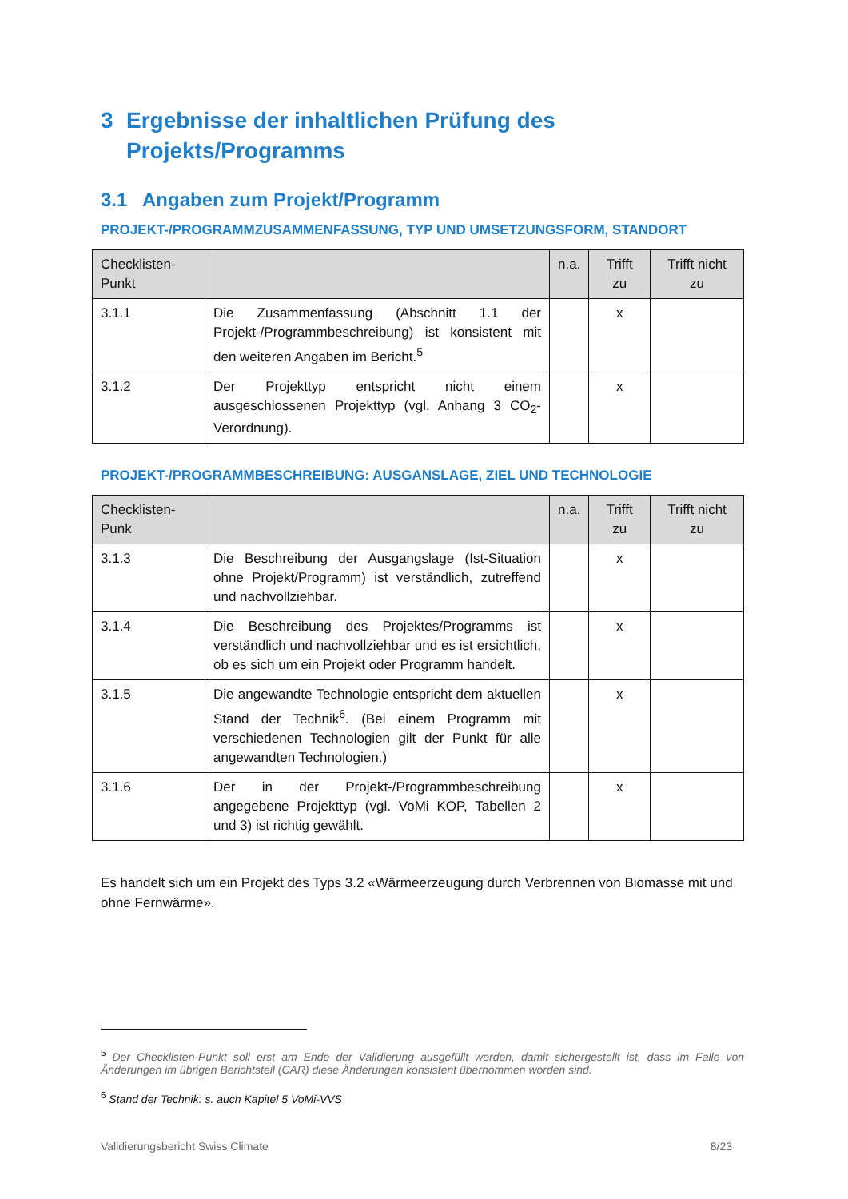3 Ergebnisse der inhaltlichen Prüfung des Projekts/Programms
3.1 Angaben zum Projekt/Programm
PROJEKT-/PROGRAMMZUSAMMENFASSUNG, TYP UND UMSETZUNGSFORM, STANDORT
| Checklisten-Punkt | | n.a. | Trifft zu | Trifft nicht zu |
| --- | --- | --- | --- | --- |
| 3.1.1 | Die Zusammenfassung (Abschnitt 1.1 der Projekt-/Programmbeschreibung) ist konsistent mit den weiteren Angaben im Bericht.<sup>5</sup> | | x | |
| 3.1.2 | Der Projekttyp entspricht nicht einem ausgeschlossenen Projekttyp (vgl. Anhang 3 CO<sub>2</sub>-Verordnung). | | x | |
PROJEKT-/PROGRAMMBESCHREIBUNG: AUSGANSLAGE, ZIEL UND TECHNOLOGIE
| Checklisten-Punk | | n.a. | Trifft zu | Trifft nicht zu |
| --- | --- | --- | --- | --- |
| 3.1.3 | Die Beschreibung der Ausgangslage (Ist-Situation ohne Projekt/Programm) ist verständlich, zutreffend und nachvollziehbar. | | x | |
| 3.1.4 | Die Beschreibung des Projektes/Programms ist verständlich und nachvollziehbar und es ist ersichtlich, ob es sich um ein Projekt oder Programm handelt. | | x | |
| 3.1.5 | Die angewandte Technologie entspricht dem aktuellen Stand der Technik<sup>6</sup>. (Bei einem Programm mit verschiedenen Technologien gilt der Punkt für alle angewandten Technologien.) | | x | |
| 3.1.6 | Der in der Projekt-/Programmbeschreibung angegebene Projekttyp (vgl. VoMi KOP, Tabellen 2 und 3) ist richtig gewählt. | | x | |
Es handelt sich um ein Projekt des Typs 3.2 «Wärmeerzeugung durch Verbrennen von Biomasse mit und ohne Fernwärme».
<sup>5</sup> Der Checklisten-Punkt soll erst am Ende der Validierung ausgefüllt werden, damit sichergestellt ist, dass im Falle von Änderungen im übrigen Berichtsteil (CAR) diese Änderungen konsistent übernommen worden sind.
<sup>6</sup> Stand der Technik: s. auch Kapitel 5 VoMi-VVS
Validierungsbericht Swiss Climate 8/23